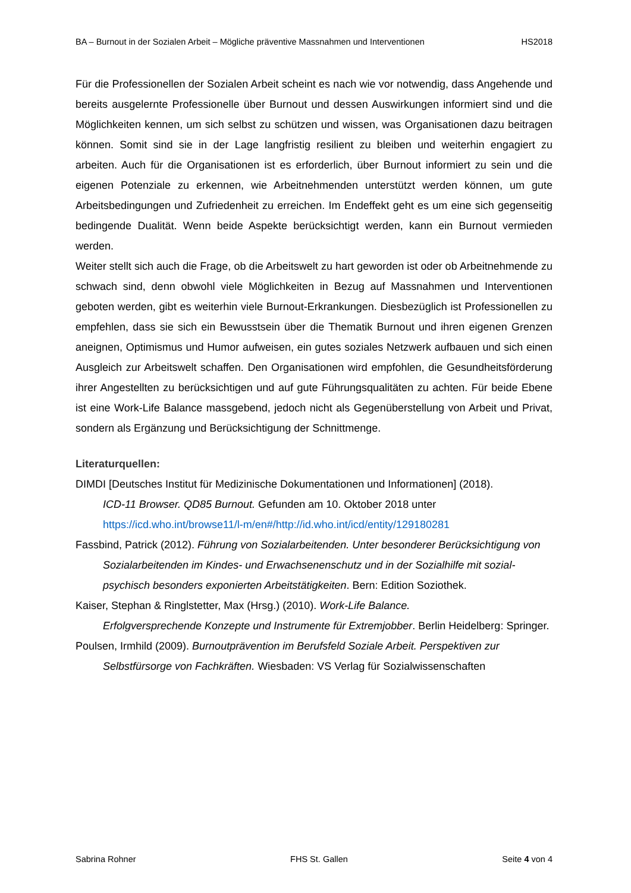BA – Burnout in der Sozialen Arbeit – Mögliche präventive Massnahmen und Interventionen HS2018
Für die Professionellen der Sozialen Arbeit scheint es nach wie vor notwendig, dass Angehende und bereits ausgelernte Professionelle über Burnout und dessen Auswirkungen informiert sind und die Möglichkeiten kennen, um sich selbst zu schützen und wissen, was Organisationen dazu beitragen können. Somit sind sie in der Lage langfristig resilient zu bleiben und weiterhin engagiert zu arbeiten. Auch für die Organisationen ist es erforderlich, über Burnout informiert zu sein und die eigenen Potenziale zu erkennen, wie Arbeitnehmenden unterstützt werden können, um gute Arbeitsbedingungen und Zufriedenheit zu erreichen. Im Endeffekt geht es um eine sich gegenseitig bedingende Dualität. Wenn beide Aspekte berücksichtigt werden, kann ein Burnout vermieden werden.
Weiter stellt sich auch die Frage, ob die Arbeitswelt zu hart geworden ist oder ob Arbeitnehmende zu schwach sind, denn obwohl viele Möglichkeiten in Bezug auf Massnahmen und Interventionen geboten werden, gibt es weiterhin viele Burnout-Erkrankungen. Diesbezüglich ist Professionellen zu empfehlen, dass sie sich ein Bewusstsein über die Thematik Burnout und ihren eigenen Grenzen aneignen, Optimismus und Humor aufweisen, ein gutes soziales Netzwerk aufbauen und sich einen Ausgleich zur Arbeitswelt schaffen. Den Organisationen wird empfohlen, die Gesundheitsförderung ihrer Angestellten zu berücksichtigen und auf gute Führungsqualitäten zu achten. Für beide Ebene ist eine Work-Life Balance massgebend, jedoch nicht als Gegenüberstellung von Arbeit und Privat, sondern als Ergänzung und Berücksichtigung der Schnittmenge.
Literaturquellen:
DIMDI [Deutsches Institut für Medizinische Dokumentationen und Informationen] (2018).
ICD-11 Browser. QD85 Burnout. Gefunden am 10. Oktober 2018 unter
https://icd.who.int/browse11/l-m/en#/http://id.who.int/icd/entity/129180281
Fassbind, Patrick (2012). Führung von Sozialarbeitenden. Unter besonderer Berücksichtigung von Sozialarbeitenden im Kindes- und Erwachsenenschutz und in der Sozialhilfe mit sozial-psychisch besonders exponierten Arbeitstätigkeiten. Bern: Edition Soziothek.
Kaiser, Stephan & Ringlstetter, Max (Hrsg.) (2010). Work-Life Balance.
Erfolgversprechende Konzepte und Instrumente für Extremjobber. Berlin Heidelberg: Springer.
Poulsen, Irmhild (2009). Burnoutprävention im Berufsfeld Soziale Arbeit. Perspektiven zur Selbstfürsorge von Fachkräften. Wiesbaden: VS Verlag für Sozialwissenschaften
Sabrina Rohner FHS St. Gallen Seite 4 von 4